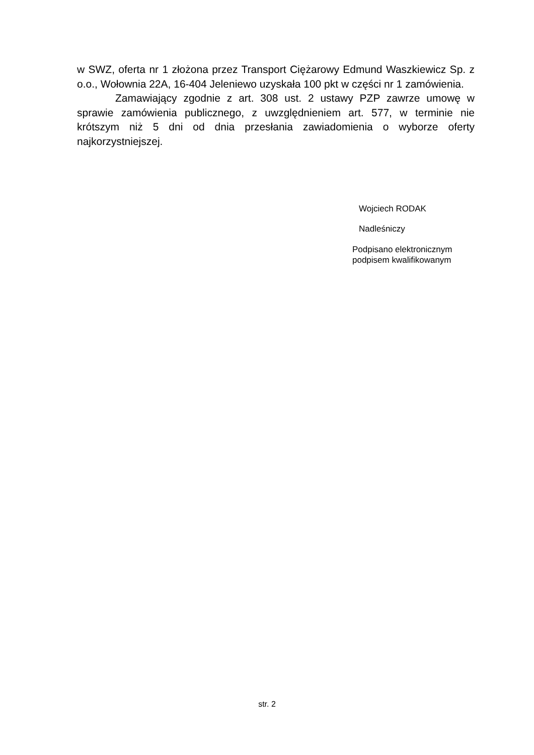w SWZ, oferta nr 1 złożona przez Transport Ciężarowy Edmund Waszkiewicz Sp. z o.o., Wołownia 22A, 16-404 Jeleniewo uzyskała 100 pkt w części nr 1 zamówienia.
Zamawiający zgodnie z art. 308 ust. 2 ustawy PZP zawrze umowę w sprawie zamówienia publicznego, z uwzględnieniem art. 577, w terminie nie krótszym niż 5 dni od dnia przesłania zawiadomienia o wyborze oferty najkorzystniejszej.
Wojciech RODAK
Nadleśniczy
Podpisano elektronicznym
podpisem kwalifikowanym
str. 2